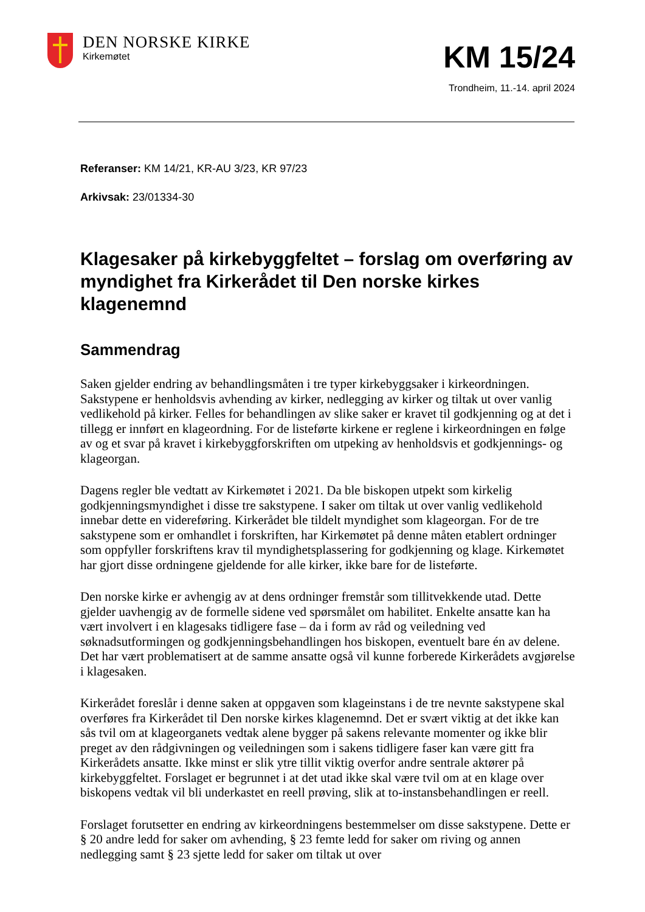DEN NORSKE KIRKE
Kirkemøtet
KM 15/24
Trondheim, 11.-14. april 2024
Referanser: KM 14/21, KR-AU 3/23, KR 97/23
Arkivsak: 23/01334-30
Klagesaker på kirkebyggfeltet – forslag om overføring av myndighet fra Kirkerådet til Den norske kirkes klagenemnd
Sammendrag
Saken gjelder endring av behandlingsmåten i tre typer kirkebyggsaker i kirkeordningen. Sakstypene er henholdsvis avhending av kirker, nedlegging av kirker og tiltak ut over vanlig vedlikehold på kirker. Felles for behandlingen av slike saker er kravet til godkjenning og at det i tillegg er innført en klageordning. For de listeførte kirkene er reglene i kirkeordningen en følge av og et svar på kravet i kirkebyggforskriften om utpeking av henholdsvis et godkjennings- og klageorgan.
Dagens regler ble vedtatt av Kirkemøtet i 2021. Da ble biskopen utpekt som kirkelig godkjenningsmyndighet i disse tre sakstypene. I saker om tiltak ut over vanlig vedlikehold innebar dette en videreføring. Kirkerådet ble tildelt myndighet som klageorgan. For de tre sakstypene som er omhandlet i forskriften, har Kirkemøtet på denne måten etablert ordninger som oppfyller forskriftens krav til myndighetsplassering for godkjenning og klage. Kirkemøtet har gjort disse ordningene gjeldende for alle kirker, ikke bare for de listeførte.
Den norske kirke er avhengig av at dens ordninger fremstår som tillitvekkende utad. Dette gjelder uavhengig av de formelle sidene ved spørsmålet om habilitet. Enkelte ansatte kan ha vært involvert i en klagesaks tidligere fase – da i form av råd og veiledning ved søknadsutformingen og godkjenningsbehandlingen hos biskopen, eventuelt bare én av delene. Det har vært problematisert at de samme ansatte også vil kunne forberede Kirkerådets avgjørelse i klagesaken.
Kirkerådet foreslår i denne saken at oppgaven som klageinstans i de tre nevnte sakstypene skal overføres fra Kirkerådet til Den norske kirkes klagenemnd. Det er svært viktig at det ikke kan sås tvil om at klageorganets vedtak alene bygger på sakens relevante momenter og ikke blir preget av den rådgivningen og veiledningen som i sakens tidligere faser kan være gitt fra Kirkerådets ansatte. Ikke minst er slik ytre tillit viktig overfor andre sentrale aktører på kirkebyggfeltet. Forslaget er begrunnet i at det utad ikke skal være tvil om at en klage over biskopens vedtak vil bli underkastet en reell prøving, slik at to-instansbehandlingen er reell.
Forslaget forutsetter en endring av kirkeordningens bestemmelser om disse sakstypene. Dette er § 20 andre ledd for saker om avhending, § 23 femte ledd for saker om riving og annen nedlegging samt § 23 sjette ledd for saker om tiltak ut over